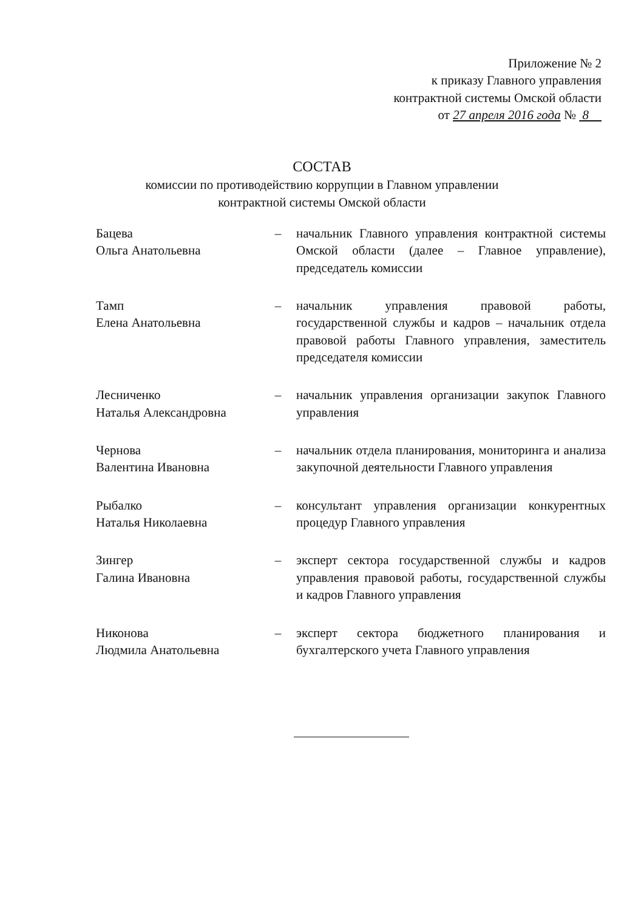Приложение № 2
к приказу Главного управления
контрактной системы Омской области
от 27 апреля 2016 года № 8
СОСТАВ
комиссии по противодействию коррупции в Главном управлении
контрактной системы Омской области
| Бацева Ольга Анатольевна | – | начальник Главного управления контрактной системы Омской области (далее – Главное управление), председатель комиссии |
| Тамп Елена Анатольевна | – | начальник управления правовой работы, государственной службы и кадров – начальник отдела правовой работы Главного управления, заместитель председателя комиссии |
| Лесниченко Наталья Александровна | – | начальник управления организации закупок Главного управления |
| Чернова Валентина Ивановна | – | начальник отдела планирования, мониторинга и анализа закупочной деятельности Главного управления |
| Рыбалко Наталья Николаевна | – | консультант управления организации конкурентных процедур Главного управления |
| Зингер Галина Ивановна | – | эксперт сектора государственной службы и кадров управления правовой работы, государственной службы и кадров Главного управления |
| Никонова Людмила Анатольевна | – | эксперт сектора бюджетного планирования и бухгалтерского учета Главного управления |